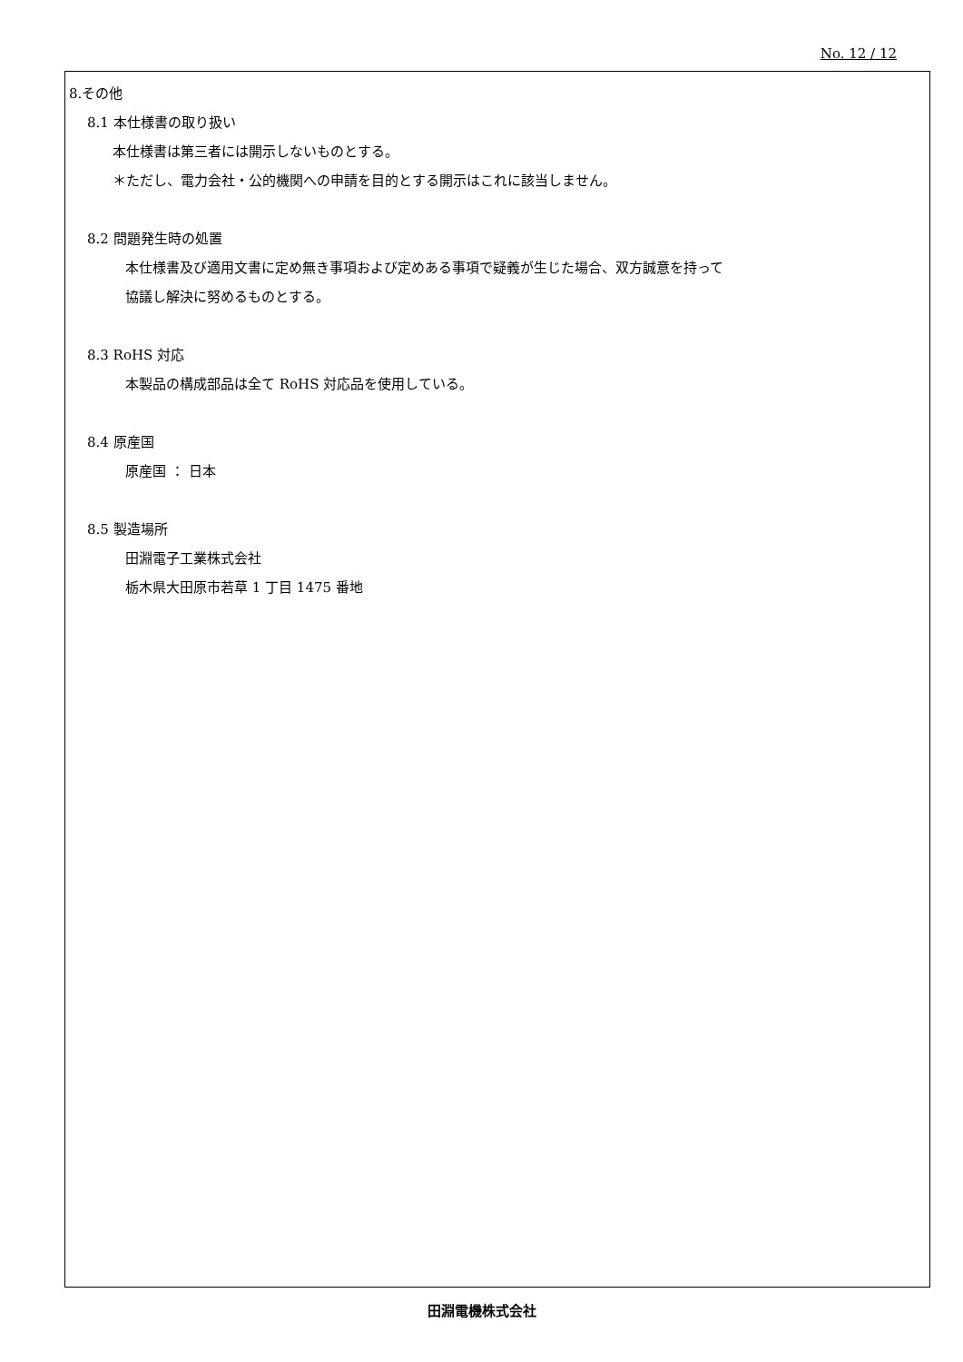No. 12 / 12
8.その他
8.1 本仕様書の取り扱い
本仕様書は第三者には開示しないものとする。
＊ただし、電力会社・公的機関への申請を目的とする開示はこれに該当しません。
8.2 問題発生時の処置
本仕様書及び適用文書に定め無き事項および定めある事項で疑義が生じた場合、双方誠意を持って
協議し解決に努めるものとする。
8.3 RoHS 対応
本製品の構成部品は全て RoHS 対応品を使用している。
8.4 原産国
原産国 ： 日本
8.5 製造場所
田淵電子工業株式会社
栃木県大田原市若草 1 丁目 1475 番地
田淵電機株式会社